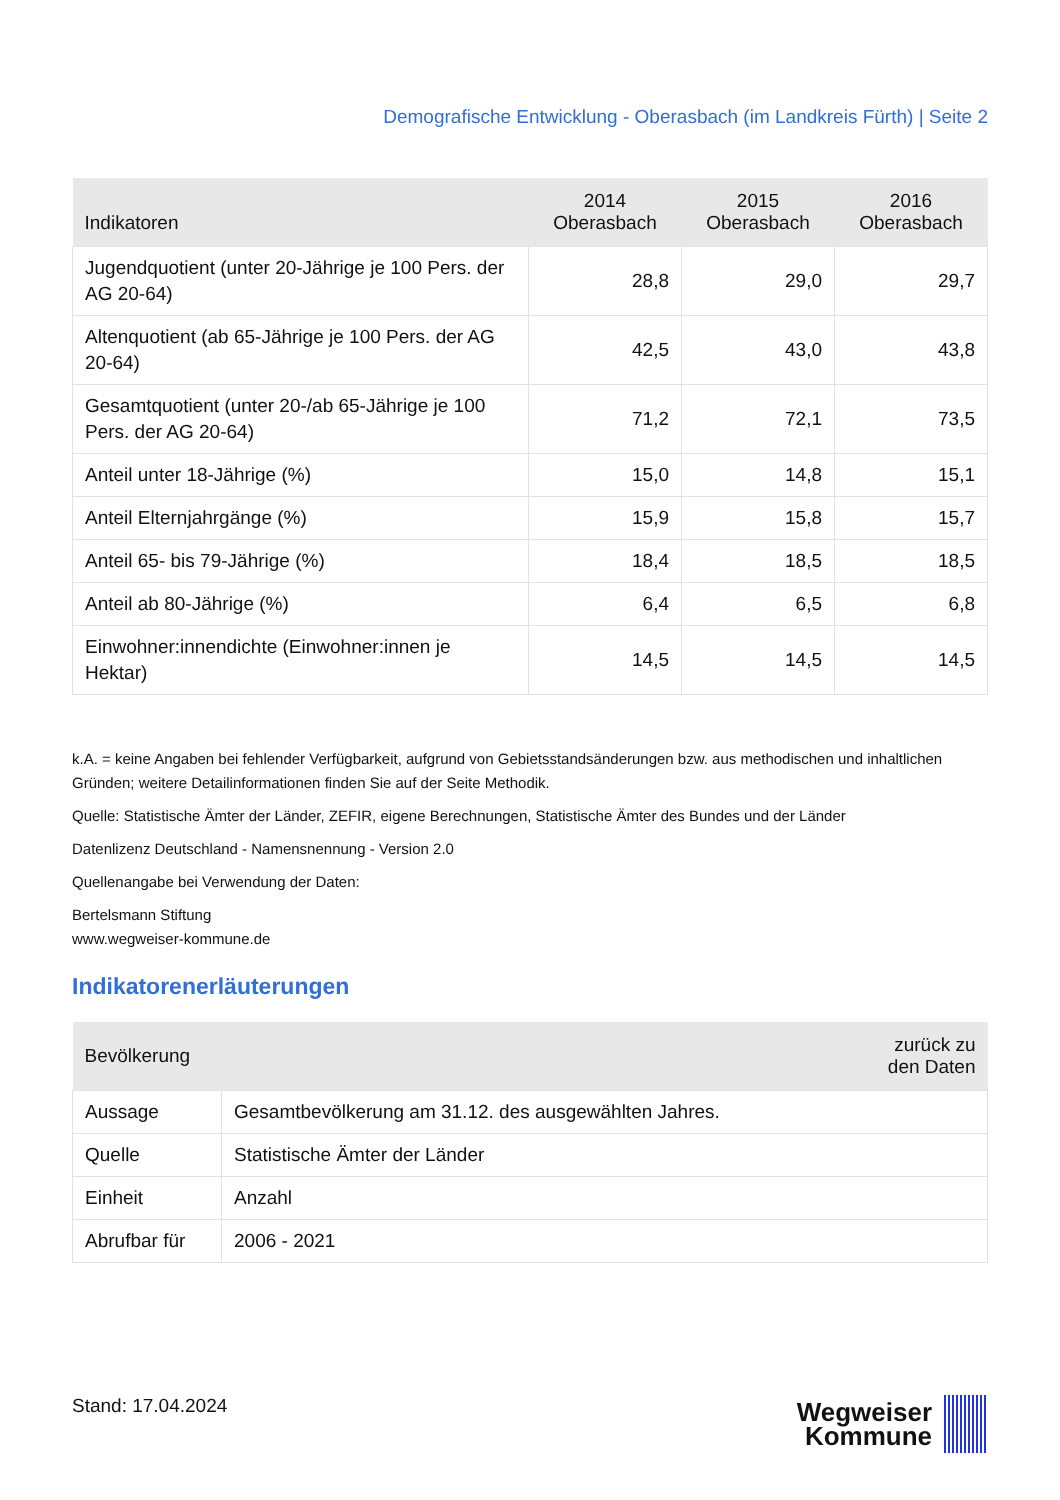Demografische Entwicklung - Oberasbach (im Landkreis Fürth) | Seite 2
| Indikatoren | 2014 Oberasbach | 2015 Oberasbach | 2016 Oberasbach |
| --- | --- | --- | --- |
| Jugendquotient (unter 20-Jährige je 100 Pers. der AG 20-64) | 28,8 | 29,0 | 29,7 |
| Altenquotient (ab 65-Jährige je 100 Pers. der AG 20-64) | 42,5 | 43,0 | 43,8 |
| Gesamtquotient (unter 20-/ab 65-Jährige je 100 Pers. der AG 20-64) | 71,2 | 72,1 | 73,5 |
| Anteil unter 18-Jährige (%) | 15,0 | 14,8 | 15,1 |
| Anteil Elternjahrgänge (%) | 15,9 | 15,8 | 15,7 |
| Anteil 65- bis 79-Jährige (%) | 18,4 | 18,5 | 18,5 |
| Anteil ab 80-Jährige (%) | 6,4 | 6,5 | 6,8 |
| Einwohner:innendichte (Einwohner:innen je Hektar) | 14,5 | 14,5 | 14,5 |
k.A. = keine Angaben bei fehlender Verfügbarkeit, aufgrund von Gebietsstandsänderungen bzw. aus methodischen und inhaltlichen Gründen; weitere Detailinformationen finden Sie auf der Seite Methodik.
Quelle: Statistische Ämter der Länder, ZEFIR, eigene Berechnungen, Statistische Ämter des Bundes und der Länder
Datenlizenz Deutschland - Namensnennung - Version 2.0
Quellenangabe bei Verwendung der Daten:
Bertelsmann Stiftung
www.wegweiser-kommune.de
Indikatorenerläuterungen
| Bevölkerung | zurück zu den Daten |
| --- | --- |
| Aussage | Gesamtbevölkerung am 31.12. des ausgewählten Jahres. |
| Quelle | Statistische Ämter der Länder |
| Einheit | Anzahl |
| Abrufbar für | 2006 - 2021 |
Stand: 17.04.2024
Wegweiser
Kommune